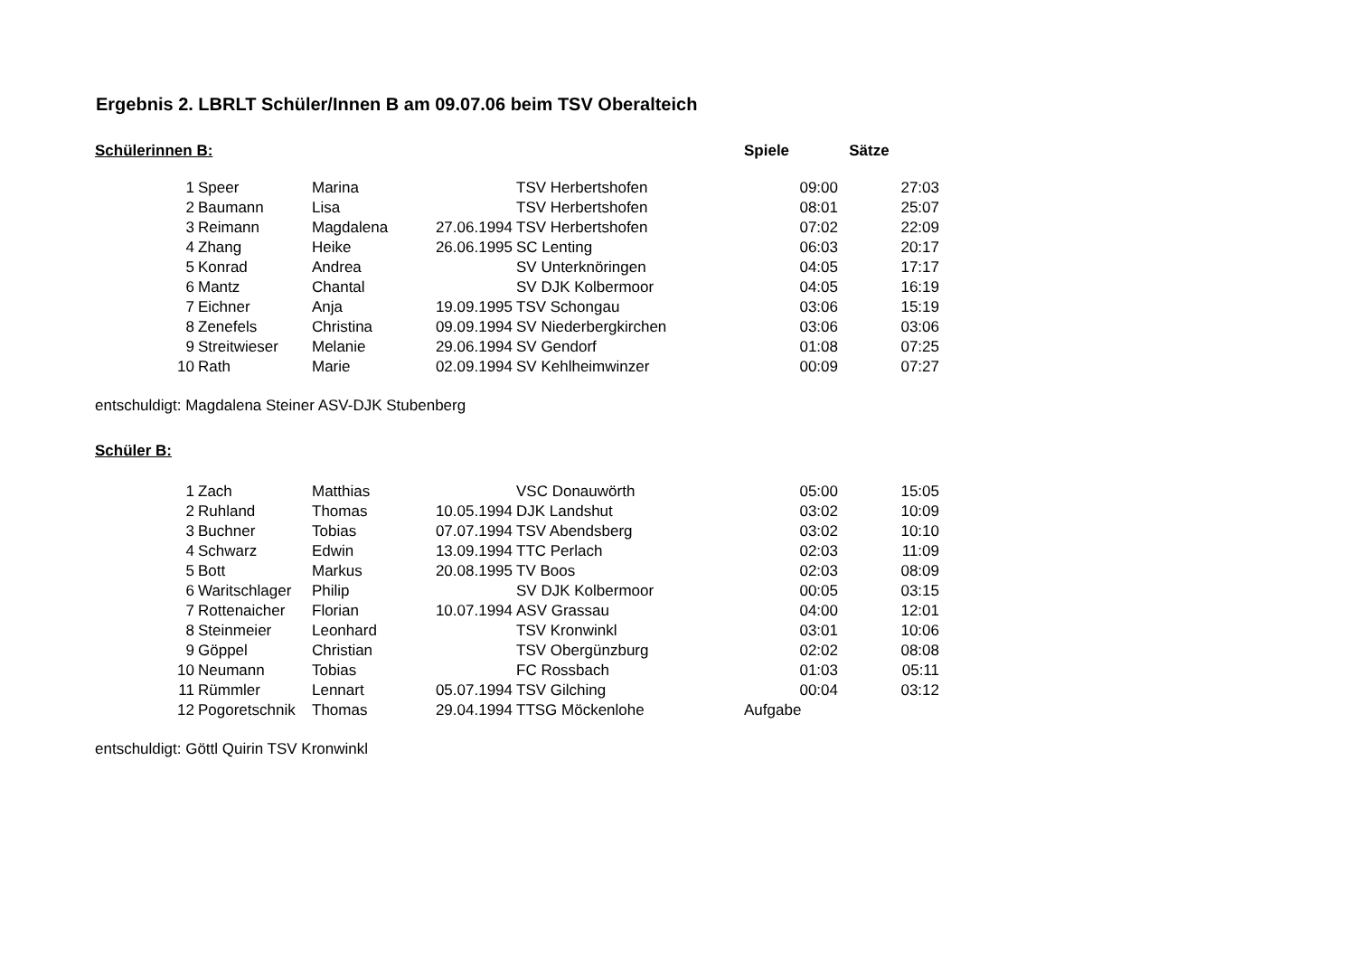Ergebnis 2. LBRLT Schüler/Innen B am 09.07.06 beim TSV Oberalteich
| Schülerinnen B: | | | | | Spiele Sätze | |
| --- | --- | --- | --- | --- | --- | --- |
| 1 | Speer | Marina | | TSV Herbertshofen | 09:00 | 27:03 |
| 2 | Baumann | Lisa | | TSV Herbertshofen | 08:01 | 25:07 |
| 3 | Reimann | Magdalena | 27.06.1994 | TSV Herbertshofen | 07:02 | 22:09 |
| 4 | Zhang | Heike | 26.06.1995 | SC Lenting | 06:03 | 20:17 |
| 5 | Konrad | Andrea | | SV Unterknöringen | 04:05 | 17:17 |
| 6 | Mantz | Chantal | | SV DJK Kolbermoor | 04:05 | 16:19 |
| 7 | Eichner | Anja | 19.09.1995 | TSV Schongau | 03:06 | 15:19 |
| 8 | Zenefels | Christina | 09.09.1994 | SV Niederbergkirchen | 03:06 | 03:06 |
| 9 | Streitwieser | Melanie | 29.06.1994 | SV Gendorf | 01:08 | 07:25 |
| 10 | Rath | Marie | 02.09.1994 | SV Kehlheimwinzer | 00:09 | 07:27 |
entschuldigt: Magdalena Steiner ASV-DJK Stubenberg
| Schüler B: | | | | | | |
| --- | --- | --- | --- | --- | --- | --- |
| 1 | Zach | Matthias | | VSC Donauwörth | 05:00 | 15:05 |
| 2 | Ruhland | Thomas | 10.05.1994 | DJK Landshut | 03:02 | 10:09 |
| 3 | Buchner | Tobias | 07.07.1994 | TSV Abendsberg | 03:02 | 10:10 |
| 4 | Schwarz | Edwin | 13.09.1994 | TTC Perlach | 02:03 | 11:09 |
| 5 | Bott | Markus | 20.08.1995 | TV Boos | 02:03 | 08:09 |
| 6 | Waritschlager | Philip | | SV DJK Kolbermoor | 00:05 | 03:15 |
| 7 | Rottenaicher | Florian | 10.07.1994 | ASV Grassau | 04:00 | 12:01 |
| 8 | Steinmeier | Leonhard | | TSV Kronwinkl | 03:01 | 10:06 |
| 9 | Göppel | Christian | | TSV Obergünzburg | 02:02 | 08:08 |
| 10 | Neumann | Tobias | | FC Rossbach | 01:03 | 05:11 |
| 11 | Rümmler | Lennart | 05.07.1994 | TSV Gilching | 00:04 | 03:12 |
| 12 | Pogoretschnik | Thomas | 29.04.1994 | TTSG Möckenlohe | Aufgabe | |
entschuldigt: Göttl Quirin TSV Kronwinkl